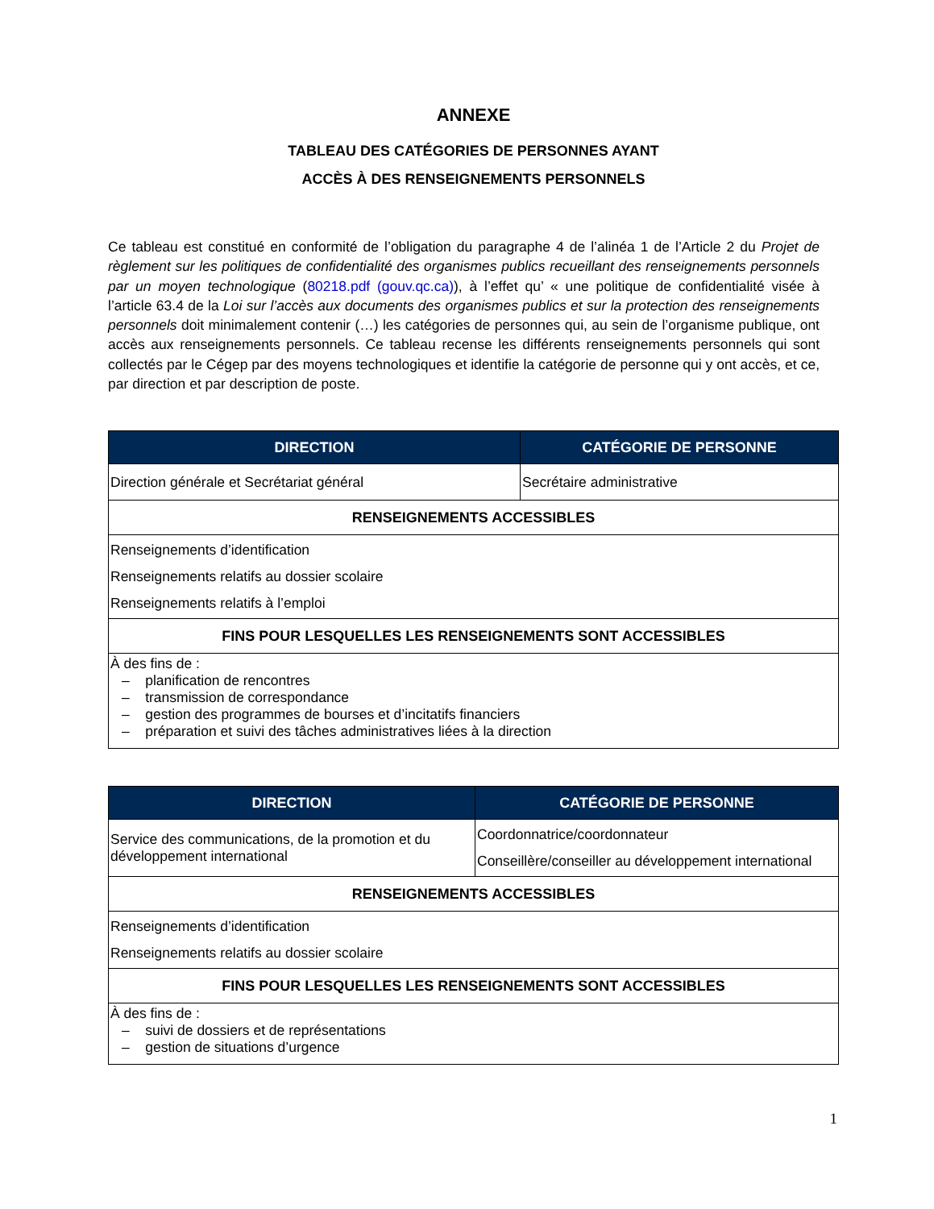ANNEXE
TABLEAU DES CATÉGORIES DE PERSONNES AYANT
ACCÈS À DES RENSEIGNEMENTS PERSONNELS
Ce tableau est constitué en conformité de l’obligation du paragraphe 4 de l’alinéa 1 de l’Article 2 du Projet de règlement sur les politiques de confidentialité des organismes publics recueillant des renseignements personnels par un moyen technologique (80218.pdf (gouv.qc.ca)), à l’effet qu’ « une politique de confidentialité visée à l’article 63.4 de la Loi sur l’accès aux documents des organismes publics et sur la protection des renseignements personnels doit minimalement contenir (…) les catégories de personnes qui, au sein de l’organisme publique, ont accès aux renseignements personnels. Ce tableau recense les différents renseignements personnels qui sont collectés par le Cégep par des moyens technologiques et identifie la catégorie de personne qui y ont accès, et ce, par direction et par description de poste.
| DIRECTION | CATÉGORIE DE PERSONNE |
| --- | --- |
| Direction générale et Secrétariat général | Secrétaire administrative |
| RENSEIGNEMENTS ACCESSIBLES | |
| Renseignements d’identification Renseignements relatifs au dossier scolaire Renseignements relatifs à l’emploi | |
| FINS POUR LESQUELLES LES RENSEIGNEMENTS SONT ACCESSIBLES | |
| À des fins de : – planification de rencontres – transmission de correspondance – gestion des programmes de bourses et d’incitatifs financiers – préparation et suivi des tâches administratives liées à la direction | |
| DIRECTION | CATÉGORIE DE PERSONNE |
| --- | --- |
| Service des communications, de la promotion et du développement international | Coordonnatrice/coordonnateur Conseillère/conseiller au développement international |
| RENSEIGNEMENTS ACCESSIBLES | |
| Renseignements d’identification Renseignements relatifs au dossier scolaire | |
| FINS POUR LESQUELLES LES RENSEIGNEMENTS SONT ACCESSIBLES | |
| À des fins de : – suivi de dossiers et de représentations – gestion de situations d’urgence | |
1